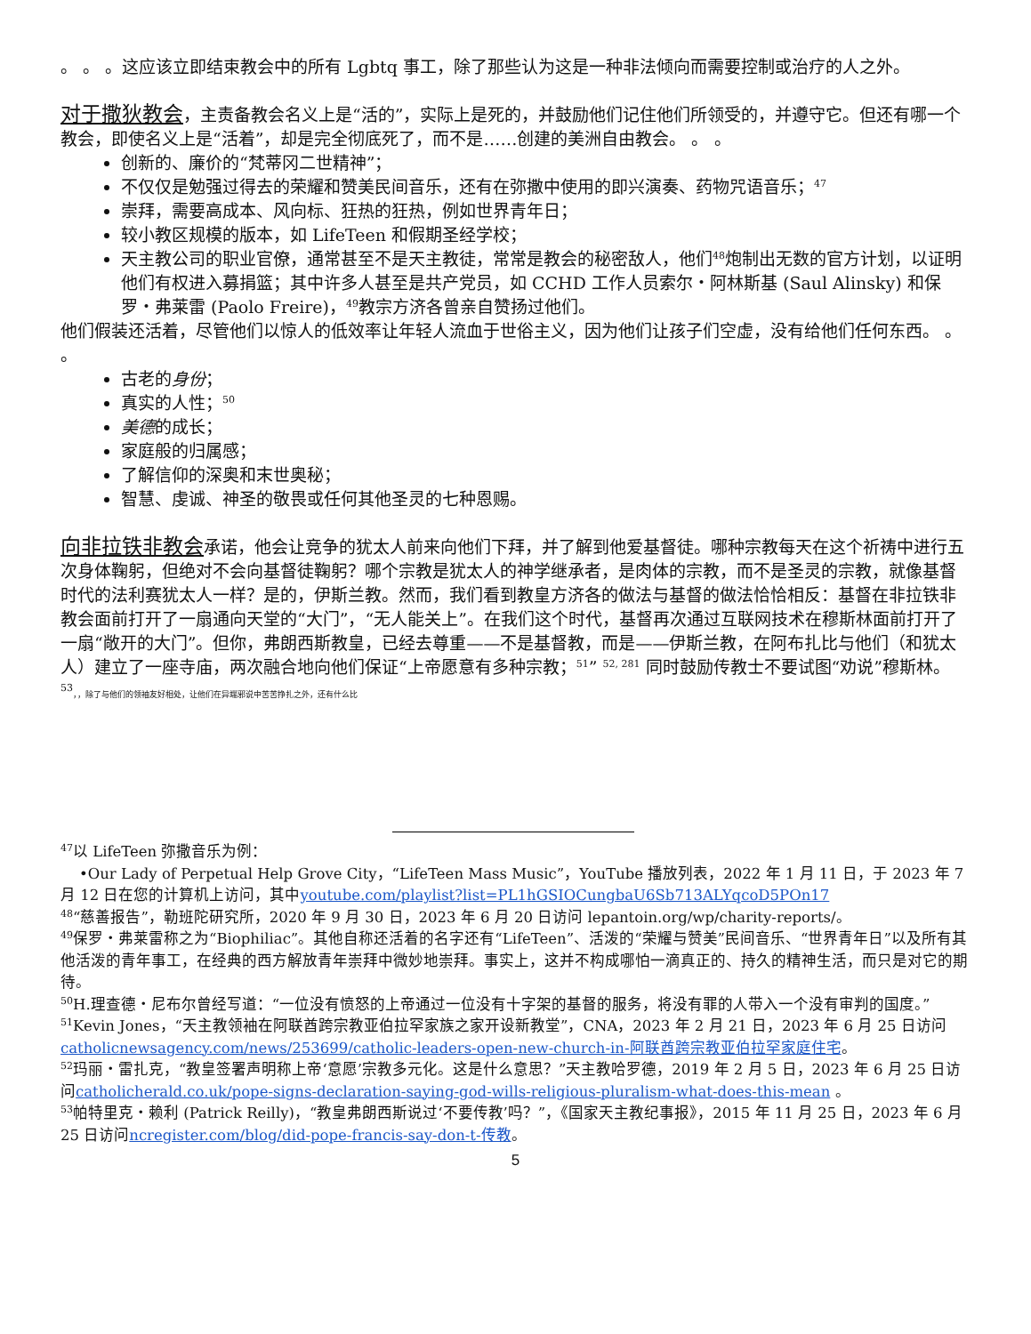。 。 。这应该立即结束教会中的所有 Lgbtq 事工，除了那些认为这是一种非法倾向而需要控制或治疗的人之外。
对于撒狄教会，主责备教会名义上是“活的”，实际上是死的，并鼓励他们记住他们所领受的，并遵守它。但还有哪一个教会，即使名义上是“活着”，却是完全彻底死了，而不是……创建的美洲自由教会。 。 。
创新的、廉价的“梵蒂冈二世精神”；
不仅仅是勉强过得去的荣耀和赞美民间音乐，还有在弥撒中使用的即兴演奏、药物咒语音乐；<sup>47</sup>
崇拜，需要高成本、风向标、狂热的狂热，例如世界青年日；
较小教区规模的版本，如 LifeTeen 和假期圣经学校；
天主教公司的职业官僚，通常甚至不是天主教徒，常常是教会的秘密敌人，他们<sup>48</sup>炮制出无数的官方计划，以证明他们有权进入募捐篮；其中许多人甚至是共产党员，如 CCHD 工作人员索尔・阿林斯基 (Saul Alinsky) 和保罗・弗莱雷 (Paolo Freire)，<sup>49</sup>教宗方济各曾亲自赞扬过他们。
他们假装还活着，尽管他们以惊人的低效率让年轻人流血于世俗主义，因为他们让孩子们空虚，没有给他们任何东西。 。 。
古老的身份；
真实的人性；<sup>50</sup>
美德的成长；
家庭般的归属感；
了解信仰的深奥和末世奥秘；
智慧、虔诚、神圣的敬畏或任何其他圣灵的七种恩赐。
向非拉铁非教会承诺，他会让竞争的犹太人前来向他们下拜，并了解到他爱基督徒。哪种宗教每天在这个祈祷中进行五次身体鞠躬，但绝对不会向基督徒鞠躬？哪个宗教是犹太人的神学继承者，是肉体的宗教，而不是圣灵的宗教，就像基督时代的法利赛犹太人一样？是的，伊斯兰教。然而，我们看到教皇方济各的做法与基督的做法恰恰相反：基督在非拉铁非教会面前打开了一扇通向天堂的“大门”，“无人能关上”。在我们这个时代，基督再次通过互联网技术在穆斯林面前打开了一扇“敞开的大门”。但你，弗朗西斯教皇，已经去尊重——不是基督教，而是——伊斯兰教，在阿布扎比与他们（和犹太人）建立了一座寺庙，两次融合地向他们保证“上帝愿意有多种宗教；<sup>51</sup>” <sup>52, 281</sup> 同时鼓励传教士不要试图“劝说”穆斯林。 <sup>53</sup>，，除了与他们的领袖友好相处，让他们在异端邪说中苦苦挣扎之外，还有什么比
<sup>47</sup> 以 LifeTeen 弥撒音乐为例：
•Our Lady of Perpetual Help Grove City，“LifeTeen Mass Music”，YouTube 播放列表，2022 年 1 月 11 日，于 2023 年 7 月 12 日在您的计算机上访问，其中youtube.com/playlist?list=PL1hGSIOCungbaU6Sb713ALYqcoD5POn17
<sup>48</sup> “慈善报告”，勒班陀研究所，2020 年 9 月 30 日，2023 年 6 月 20 日访问 lepantoin.org/wp/charity-reports/。
<sup>49</sup> 保罗・弗莱雷称之为“Biophiliac”。其他自称还活着的名字还有“LifeTeen”、活泼的“荣耀与赞美”民间音乐、“世界青年日”以及所有其他活泼的青年事工，在经典的西方解放青年崇拜中微妙地崇拜。事实上，这并不构成哪怕一滴真正的、持久的精神生活，而只是对它的期待。
<sup>50</sup>H.理查德・尼布尔曾经写道：“一位没有愤怒的上帝通过一位没有十字架的基督的服务，将没有罪的人带入一个没有审判的国度。”
<sup>51</sup> Kevin Jones，“天主教领袖在阿联酋跨宗教亚伯拉罕家族之家开设新教堂”，CNA，2023 年 2 月 21 日，2023 年 6 月 25 日访问catholicnewsagency.com/news/253699/catholic-leaders-open-new-church-in-阿联酋跨宗教亚伯拉罕家庭住宅。
<sup>52</sup> 玛丽・雷扎克，“教皇签署声明称上帝‘意愿’宗教多元化。这是什么意思？”天主教哈罗德，2019 年 2 月 5 日，2023 年 6 月 25 日访问catholicherald.co.uk/pope-signs-declaration-saying-god-wills-religious-pluralism-what-does-this-mean 。
<sup>53</sup> 帕特里克・赖利 (Patrick Reilly)，“教皇弗朗西斯说过‘不要传教’吗？”，《国家天主教纪事报》，2015 年 11 月 25 日，2023 年 6 月 25 日访问ncregister.com/blog/did-pope-francis-say-don-t-传教。
5